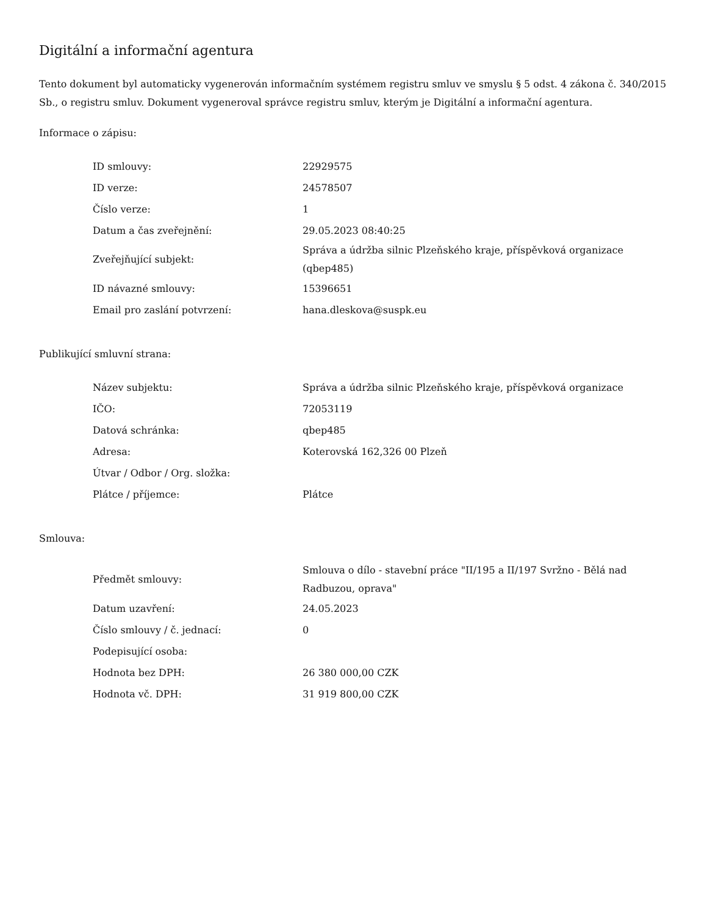Digitální a informační agentura
Tento dokument byl automaticky vygenerován informačním systémem registru smluv ve smyslu § 5 odst. 4 zákona č. 340/2015 Sb., o registru smluv. Dokument vygeneroval správce registru smluv, kterým je Digitální a informační agentura.
Informace o zápisu:
| ID smlouvy: | 22929575 |
| ID verze: | 24578507 |
| Číslo verze: | 1 |
| Datum a čas zveřejnění: | 29.05.2023 08:40:25 |
| Zveřejňující subjekt: | Správa a údržba silnic Plzeňského kraje, příspěvková organizace (qbep485) |
| ID návazné smlouvy: | 15396651 |
| Email pro zaslání potvrzení: | hana.dleskova@suspk.eu |
Publikující smluvní strana:
| Název subjektu: | Správa a údržba silnic Plzeňského kraje, příspěvková organizace |
| IČO: | 72053119 |
| Datová schránka: | qbep485 |
| Adresa: | Koterovská 162,326 00 Plzeň |
| Útvar / Odbor / Org. složka: | |
| Plátce / příjemce: | Plátce |
Smlouva:
| Předmět smlouvy: | Smlouva o dílo - stavební práce "II/195 a II/197 Svržno - Bělá nad Radbuzou, oprava" |
| Datum uzavření: | 24.05.2023 |
| Číslo smlouvy / č. jednací: | 0 |
| Podepisující osoba: | |
| Hodnota bez DPH: | 26 380 000,00 CZK |
| Hodnota vč. DPH: | 31 919 800,00 CZK |